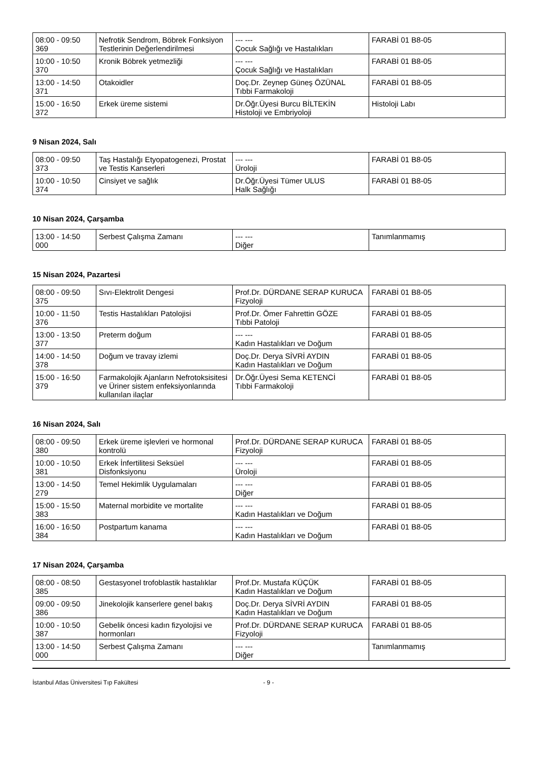| 08:00 - 09:50 369 | Nefrotik Sendrom, Böbrek Fonksiyon Testlerinin Değerlendirilmesi | --- --- Çocuk Sağlığı ve Hastalıkları | FARABİ 01 B8-05 |
| 10:00 - 10:50 370 | Kronik Böbrek yetmezliği | --- --- Çocuk Sağlığı ve Hastalıkları | FARABİ 01 B8-05 |
| 13:00 - 14:50 371 | Otakoidler | Doç.Dr. Zeynep Güneş ÖZÜNAL Tıbbi Farmakoloji | FARABİ 01 B8-05 |
| 15:00 - 16:50 372 | Erkek üreme sistemi | Dr.Öğr.Üyesi Burcu BİLTEKİN Histoloji ve Embriyoloji | Histoloji Labı |
9 Nisan 2024, Salı
| 08:00 - 09:50 373 | Taş Hastalığı Etyopatogenezi, Prostat ve Testis Kanserleri | --- --- Üroloji | FARABİ 01 B8-05 |
| 10:00 - 10:50 374 | Cinsiyet ve sağlık | Dr.Öğr.Üyesi Tümer ULUS Halk Sağlığı | FARABİ 01 B8-05 |
10 Nisan 2024, Çarşamba
| 13:00 - 14:50 000 | Serbest Çalışma Zamanı | --- --- Diğer | Tanımlanmamış |
15 Nisan 2024, Pazartesi
| 08:00 - 09:50 375 | Sıvı-Elektrolit Dengesi | Prof.Dr. DÜRDANE SERAP KURUCA Fizyoloji | FARABİ 01 B8-05 |
| 10:00 - 11:50 376 | Testis Hastalıkları Patolojisi | Prof.Dr. Ömer Fahrettin GÖZE Tıbbi Patoloji | FARABİ 01 B8-05 |
| 13:00 - 13:50 377 | Preterm doğum | --- --- Kadın Hastalıkları ve Doğum | FARABİ 01 B8-05 |
| 14:00 - 14:50 378 | Doğum ve travay izlemi | Doç.Dr. Derya SİVRİ AYDIN Kadın Hastalıkları ve Doğum | FARABİ 01 B8-05 |
| 15:00 - 16:50 379 | Farmakolojik Ajanların Nefrotoksisitesi ve Üriner sistem enfeksiyonlarında kullanılan ilaçlar | Dr.Öğr.Üyesi Sema KETENCİ Tıbbi Farmakoloji | FARABİ 01 B8-05 |
16 Nisan 2024, Salı
| 08:00 - 09:50 380 | Erkek üreme işlevleri ve hormonal kontrolü | Prof.Dr. DÜRDANE SERAP KURUCA Fizyoloji | FARABİ 01 B8-05 |
| 10:00 - 10:50 381 | Erkek İnfertilitesi Seksüel Disfonksiyonu | --- --- Üroloji | FARABİ 01 B8-05 |
| 13:00 - 14:50 279 | Temel Hekimlik Uygulamaları | --- --- Diğer | FARABİ 01 B8-05 |
| 15:00 - 15:50 383 | Maternal morbidite ve mortalite | --- --- Kadın Hastalıkları ve Doğum | FARABİ 01 B8-05 |
| 16:00 - 16:50 384 | Postpartum kanama | --- --- Kadın Hastalıkları ve Doğum | FARABİ 01 B8-05 |
17 Nisan 2024, Çarşamba
| 08:00 - 08:50 385 | Gestasyonel trofoblastik hastalıklar | Prof.Dr. Mustafa KÜÇÜK Kadın Hastalıkları ve Doğum | FARABİ 01 B8-05 |
| 09:00 - 09:50 386 | Jinekolojik kanserlere genel bakış | Doç.Dr. Derya SİVRİ AYDIN Kadın Hastalıkları ve Doğum | FARABİ 01 B8-05 |
| 10:00 - 10:50 387 | Gebelik öncesi kadın fizyolojisi ve hormonları | Prof.Dr. DÜRDANE SERAP KURUCA Fizyoloji | FARABİ 01 B8-05 |
| 13:00 - 14:50 000 | Serbest Çalışma Zamanı | --- --- Diğer | Tanımlanmamış |
İstanbul Atlas Üniversitesi Tıp Fakültesi - 9 -